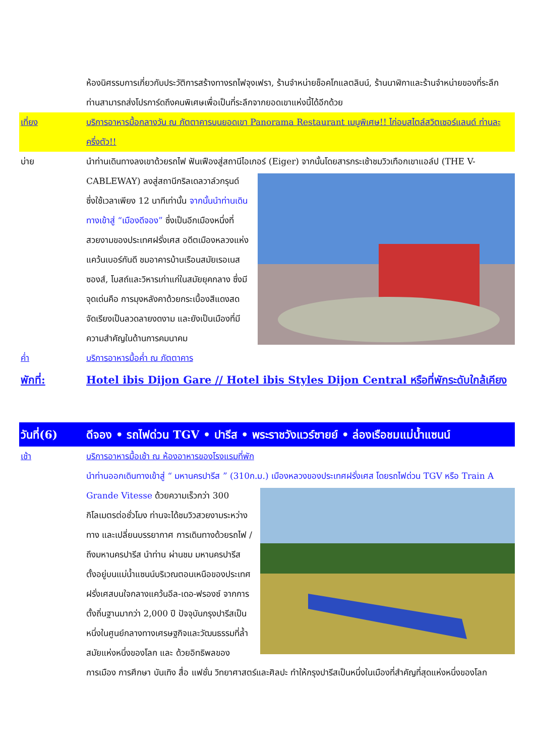ห้องนิศรรบการเกี่ยวกับประวัติการสร้างทางรถไฟจุงเฟรา, ร้านจำหน่ายช็อคโกแลตลินน์, ร้านนาฬิกาและร้านจำหน่ายของที่ระลึก ท่านสามารถส่งโปรการ์ดถึงคนพิเศษเพื่อเป็นที่ระลึกจากยอดเขาแห่งนี้ได้อีกด้วย
เที่ยง บริการอาหารมื้อกลางวัน ณ ภัตตาคารบนยอดเขา Panorama Restaurant เมนูพิเศษ!! ไก่อบสไตล์สวิตเซอร์แลนด์ ท่านละ ครึ่งตัว!!
บ่าย นำท่านเดินทางลงเขาด้วยรถไฟ ฟันเฟืองสู่สถานีไอเกอร์ (Eiger) จากนั้นโดยสารกระเช้าชมวิวเทือกเขาแอล์ป (THE V-CABLEWAY) ลงสู่สถานีกริลเดลวาล์วกรุนด์ ซึ่งใช้เวลาเพียง 12 นาทีเท่านั้น จากนั้นนำท่านเดินทางเข้าสู่ “เมืองดีจอง” ซึ่งเป็นอีกเมืองหนึ่งที่สวยงามของประเทศฝรั่งเศส อดีตเมืองหลวงแห่งแคว้นเบอร์กันดี ชมอาคารบ้านเรือนสมัยเรอเนสซองส์, โบสถ์และวิหารเก่าแก่ในสมัยยุคกลาง ซึ่งมีจุดเด่นคือ การมุงหลังคาด้วยกระเบื้องสีแดงสด จัดเรียงเป็นลวดลายงดงาม และยังเป็นเมืองที่มีความสำคัญในด้านการคมนาคม
ค่ำ บริการอาหารมื้อค่ำ ณ ภัตตาคาร
พักที่: Hotel ibis Dijon Gare // Hotel ibis Styles Dijon Central หรือที่พักระดับใกล้เคียง
วันที่(6) ดีจอง • รถไฟด่วน TGV • ปารีส • พระราชวังแวร์ซายย์ • ล่องเรือชมแม่น้ำแซนน์
เช้า บริการอาหารมื้อเช้า ณ ห้องอาหารของโรงแรมที่พัก
นำท่านออกเดินทางเข้าสู่ “ มหานครปารีส ” (310ก.ม.) เมืองหลวงของประเทศฝรั่งเศส โดยรถไฟด่วน TGV หรือ Train A Grande Vitesse ด้วยความเร็วกว่า 300 กิโลเมตรต่อชั่วโมง ท่านจะได้ชมวิวสวยงามระหว่างทาง และเปลี่ยนบรรยากาศ การเดินทางด้วยรถไฟ / ถึงมหานครปารีส นำท่าน ผ่านชม มหานครปารีส ตั้งอยู่บนแม่น้ำแซนน์บริเวณตอนเหนือของประเทศฝรั่งเศสบนใจกลางแคว้นอีล-เดอ-ฟรองซ์ จากการตั้งถิ่นฐานมากว่า 2,000 ปี ปัจจุบันกรุงปารีสเป็นหนึ่งในศูนย์กลางทางเศรษฐกิจและวัฒนธรรมที่ล้ำสมัยแห่งหนึ่งของโลก และ ด้วยอิทธิพลของการเมือง การศึกษา บันเทิง สื่อ แฟชั่น วิทยาศาสตร์และศิลปะ ทำให้กรุงปารีสเป็นหนึ่งในเมืองที่สำคัญที่สุดแห่งหนึ่งของโลก